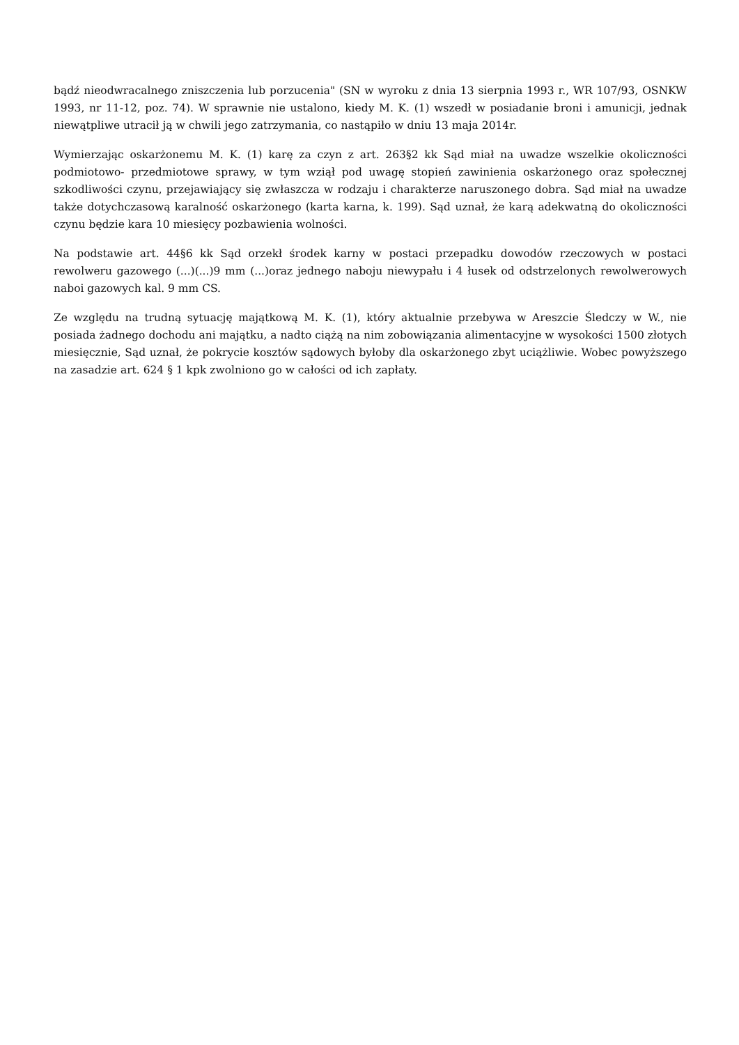bądź nieodwracalnego zniszczenia lub porzucenia" (SN w wyroku z dnia 13 sierpnia 1993 r., WR 107/93, OSNKW 1993, nr 11-12, poz. 74). W sprawnie nie ustalono, kiedy M. K. (1) wszedł w posiadanie broni i amunicji, jednak niewątpliwe utracił ją w chwili jego zatrzymania, co nastąpiło w dniu 13 maja 2014r.
Wymierzając oskarżonemu M. K. (1) karę za czyn z art. 263§2 kk Sąd miał na uwadze wszelkie okoliczności podmiotowo- przedmiotowe sprawy, w tym wziął pod uwagę stopień zawinienia oskarżonego oraz społecznej szkodliwości czynu, przejawiający się zwłaszcza w rodzaju i charakterze naruszonego dobra. Sąd miał na uwadze także dotychczasową karalność oskarżonego (karta karna, k. 199). Sąd uznał, że karą adekwatną do okoliczności czynu będzie kara 10 miesięcy pozbawienia wolności.
Na podstawie art. 44§6 kk Sąd orzekł środek karny w postaci przepadku dowodów rzeczowych w postaci rewolweru gazowego (...)(...)9 mm (...)oraz jednego naboju niewypału i 4 łusek od odstrzelonych rewolwerowych naboi gazowych kal. 9 mm CS.
Ze względu na trudną sytuację majątkową M. K. (1), który aktualnie przebywa w Areszcie Śledczy w W., nie posiada żadnego dochodu ani majątku, a nadto ciążą na nim zobowiązania alimentacyjne w wysokości 1500 złotych miesięcznie, Sąd uznał, że pokrycie kosztów sądowych byłoby dla oskarżonego zbyt uciążliwie. Wobec powyższego na zasadzie art. 624 § 1 kpk zwolniono go w całości od ich zapłaty.